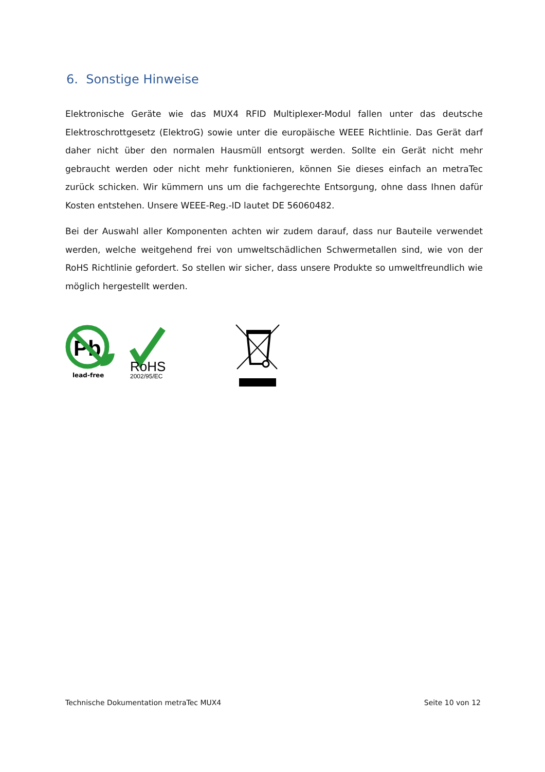6. Sonstige Hinweise
Elektronische Geräte wie das MUX4 RFID Multiplexer-Modul fallen unter das deutsche Elektroschrottgesetz (ElektroG) sowie unter die europäische WEEE Richtlinie. Das Gerät darf daher nicht über den normalen Hausmüll entsorgt werden. Sollte ein Gerät nicht mehr gebraucht werden oder nicht mehr funktionieren, können Sie dieses einfach an metraTec zurück schicken. Wir kümmern uns um die fachgerechte Entsorgung, ohne dass Ihnen dafür Kosten entstehen. Unsere WEEE-Reg.-ID lautet DE 56060482.
Bei der Auswahl aller Komponenten achten wir zudem darauf, dass nur Bauteile verwendet werden, welche weitgehend frei von umweltschädlichen Schwermetallen sind, wie von der RoHS Richtlinie gefordert. So stellen wir sicher, dass unsere Produkte so umweltfreundlich wie möglich hergestellt werden.
Pb
lead-free
RoHS
2002/95/EC
Technische Dokumentation metraTec MUX4 Seite 10 von 12